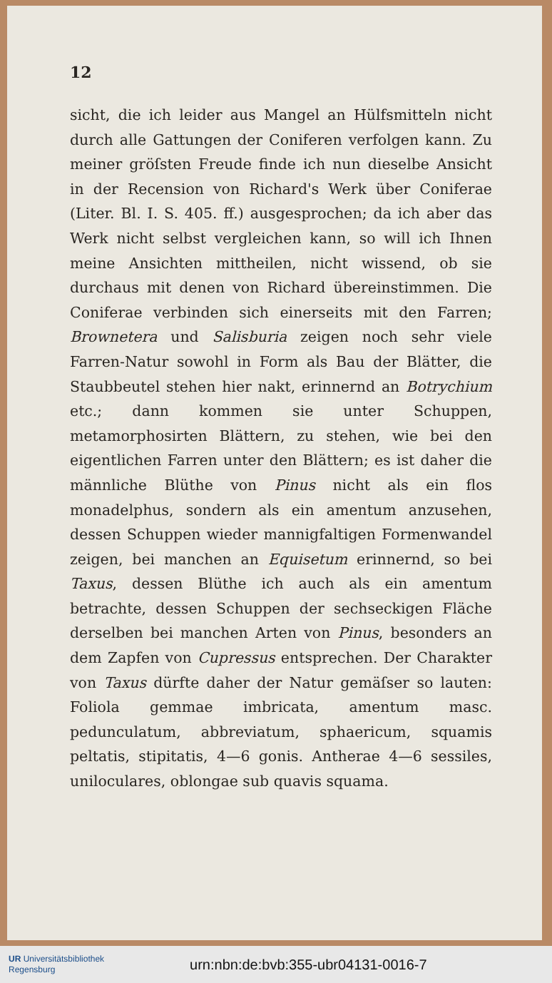12
sicht, die ich leider aus Mangel an Hülfsmitteln nicht durch alle Gattungen der Coniferen verfolgen kann. Zu meiner gröſsten Freude finde ich nun dieselbe Ansicht in der Recension von Richard's Werk über Coniferae (Liter. Bl. I. S. 405. ff.) ausgesprochen; da ich aber das Werk nicht selbst vergleichen kann, so will ich Ihnen meine Ansichten mittheilen, nicht wissend, ob sie durchaus mit denen von Richard übereinstimmen. Die Coniferae verbinden sich einerseits mit den Farren; Brownetera und Salisburia zeigen noch sehr viele Farren-Natur sowohl in Form als Bau der Blätter, die Staubbeutel stehen hier nakt, erinnernd an Botrychium etc.; dann kommen sie unter Schuppen, metamorphosirten Blättern, zu stehen, wie bei den eigentlichen Farren unter den Blättern; es ist daher die männliche Blüthe von Pinus nicht als ein flos monadelphus, sondern als ein amentum anzusehen, dessen Schuppen wieder mannigfaltigen Formenwandel zeigen, bei manchen an Equisetum erinnernd, so bei Taxus, dessen Blüthe ich auch als ein amentum betrachte, dessen Schuppen der sechseckigen Fläche derselben bei manchen Arten von Pinus, besonders an dem Zapfen von Cupressus entsprechen. Der Charakter von Taxus dürfte daher der Natur gemäſser so lauten: Foliola gemmae imbricata, amentum masc. pedunculatum, abbreviatum, sphaericum, squamis peltatis, stipitatis, 4—6 gonis. Antherae 4—6 sessiles, uniloculares, oblongae sub quavis squama.
UR Universitätsbibliothek
Regensburg
urn:nbn:de:bvb:355-ubr04131-0016-7